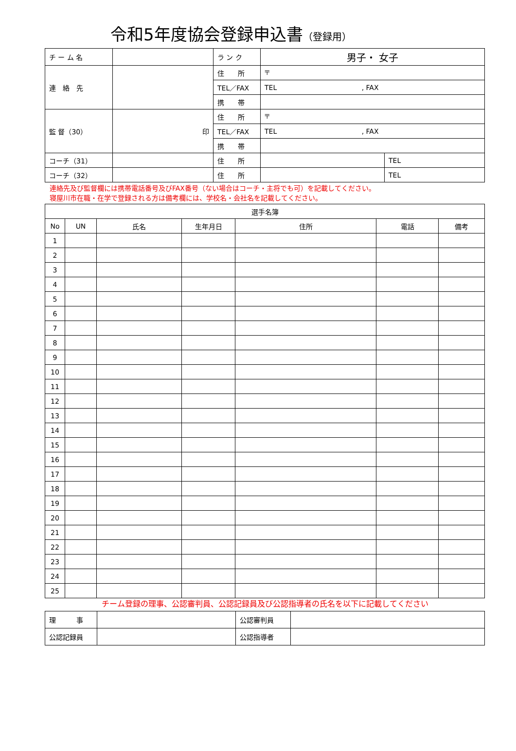令和5年度協会登録申込書（登録用）
| チ ー ム 名 | | ラ ン ク | 男子・ 女子 | |
| 連 絡 先 | | 住 所 | 〒 | |
| | | TEL／FAX | TEL , FAX | |
| | | 携 帯 | | |
| 監 督（30） | 印 | 住 所 | 〒 | |
| | | TEL／FAX | TEL , FAX | |
| | | 携 帯 | | |
| コーチ（31） | | 住 所 | | TEL |
| コーチ（32） | | 住 所 | | TEL |
連絡先及び監督欄には携帯電話番号及びFAX番号（ない場合はコーチ・主将でも可）を記載してください。
寝屋川市在職・在学で登録される方は備考欄には、学校名・会社名を記載してください。
| 選手名簿 | | | | | | |
| --- | --- | --- | --- | --- | --- | --- |
| No | UN | 氏名 | 生年月日 | 住所 | 電話 | 備考 |
| 1 | | | | | | |
| 2 | | | | | | |
| 3 | | | | | | |
| 4 | | | | | | |
| 5 | | | | | | |
| 6 | | | | | | |
| 7 | | | | | | |
| 8 | | | | | | |
| 9 | | | | | | |
| 10 | | | | | | |
| 11 | | | | | | |
| 12 | | | | | | |
| 13 | | | | | | |
| 14 | | | | | | |
| 15 | | | | | | |
| 16 | | | | | | |
| 17 | | | | | | |
| 18 | | | | | | |
| 19 | | | | | | |
| 20 | | | | | | |
| 21 | | | | | | |
| 22 | | | | | | |
| 23 | | | | | | |
| 24 | | | | | | |
| 25 | | | | | | |
チーム登録の理事、公認審判員、公認記録員及び公認指導者の氏名を以下に記載してください
| 理 事 | | 公認審判員 | |
| 公認記録員 | | 公認指導者 | |